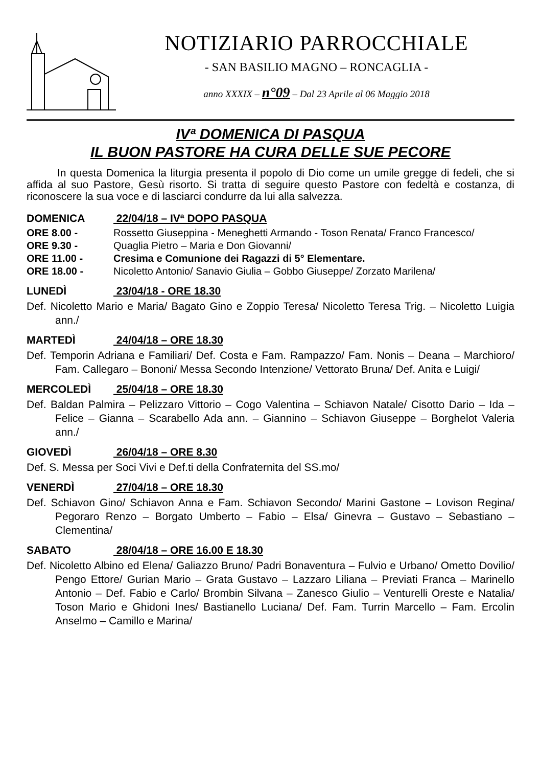NOTIZIARIO PARROCCHIALE
- SAN BASILIO MAGNO – RONCAGLIA -
anno XXXIX – n°09 – Dal 23 Aprile al 06 Maggio 2018
IVª DOMENICA DI PASQUA
IL BUON PASTORE HA CURA DELLE SUE PECORE
In questa Domenica la liturgia presenta il popolo di Dio come un umile gregge di fedeli, che si affida al suo Pastore, Gesù risorto. Si tratta di seguire questo Pastore con fedeltà e costanza, di riconoscere la sua voce e di lasciarci condurre da lui alla salvezza.
DOMENICA 22/04/18 – IVª DOPO PASQUA
ORE 8.00 - Rossetto Giuseppina - Meneghetti Armando - Toson Renata/ Franco Francesco/
ORE 9.30 - Quaglia Pietro – Maria e Don Giovanni/
ORE 11.00 - Cresima e Comunione dei Ragazzi di 5° Elementare.
ORE 18.00 - Nicoletto Antonio/ Sanavio Giulia – Gobbo Giuseppe/ Zorzato Marilena/
LUNEDÌ 23/04/18 - ORE 18.30
Def. Nicoletto Mario e Maria/ Bagato Gino e Zoppio Teresa/ Nicoletto Teresa Trig. – Nicoletto Luigia ann./
MARTEDÌ 24/04/18 – ORE 18.30
Def. Temporin Adriana e Familiari/ Def. Costa e Fam. Rampazzo/ Fam. Nonis – Deana – Marchioro/ Fam. Callegaro – Bononi/ Messa Secondo Intenzione/ Vettorato Bruna/ Def. Anita e Luigi/
MERCOLEDÌ 25/04/18 – ORE 18.30
Def. Baldan Palmira – Pelizzaro Vittorio – Cogo Valentina – Schiavon Natale/ Cisotto Dario – Ida – Felice – Gianna – Scarabello Ada ann. – Giannino – Schiavon Giuseppe – Borghelot Valeria ann./
GIOVEDÌ 26/04/18 – ORE 8.30
Def. S. Messa per Soci Vivi e Def.ti della Confraternita del SS.mo/
VENERDÌ 27/04/18 – ORE 18.30
Def. Schiavon Gino/ Schiavon Anna e Fam. Schiavon Secondo/ Marini Gastone – Lovison Regina/ Pegoraro Renzo – Borgato Umberto – Fabio – Elsa/ Ginevra – Gustavo – Sebastiano – Clementina/
SABATO 28/04/18 – ORE 16.00 E 18.30
Def. Nicoletto Albino ed Elena/ Galiazzo Bruno/ Padri Bonaventura – Fulvio e Urbano/ Ometto Dovilio/ Pengo Ettore/ Gurian Mario – Grata Gustavo – Lazzaro Liliana – Previati Franca – Marinello Antonio – Def. Fabio e Carlo/ Brombin Silvana – Zanesco Giulio – Venturelli Oreste e Natalia/ Toson Mario e Ghidoni Ines/ Bastianello Luciana/ Def. Fam. Turrin Marcello – Fam. Ercolin Anselmo – Camillo e Marina/